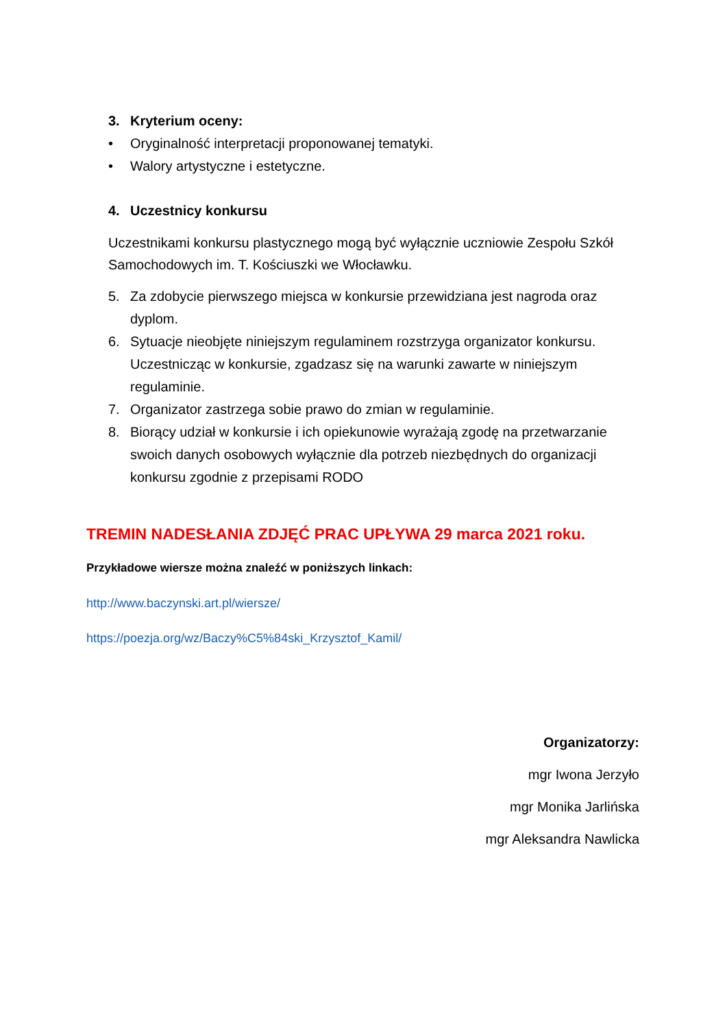3. Kryterium oceny:
• Oryginalność interpretacji proponowanej tematyki.
• Walory artystyczne i estetyczne.
4. Uczestnicy konkursu
Uczestnikami konkursu plastycznego mogą być wyłącznie uczniowie Zespołu Szkół Samochodowych im. T. Kościuszki we Włocławku.
5. Za zdobycie pierwszego miejsca w konkursie przewidziana jest nagroda oraz dyplom.
6. Sytuacje nieobjęte niniejszym regulaminem rozstrzyga organizator konkursu. Uczestnicząc w konkursie, zgadzasz się na warunki zawarte w niniejszym regulaminie.
7. Organizator zastrzega sobie prawo do zmian w regulaminie.
8. Biorący udział w konkursie i ich opiekunowie wyrażają zgodę na przetwarzanie swoich danych osobowych wyłącznie dla potrzeb niezbędnych do organizacji konkursu zgodnie z przepisami RODO
TREMIN NADESŁANIA ZDJĘĆ PRAC UPŁYWA 29 marca 2021 roku.
Przykładowe wiersze można znaleźć w poniższych linkach:
http://www.baczynski.art.pl/wiersze/
https://poezja.org/wz/Baczy%C5%84ski_Krzysztof_Kamil/
Organizatorzy:
mgr Iwona Jerzyło
mgr Monika Jarlińska
mgr Aleksandra Nawlicka